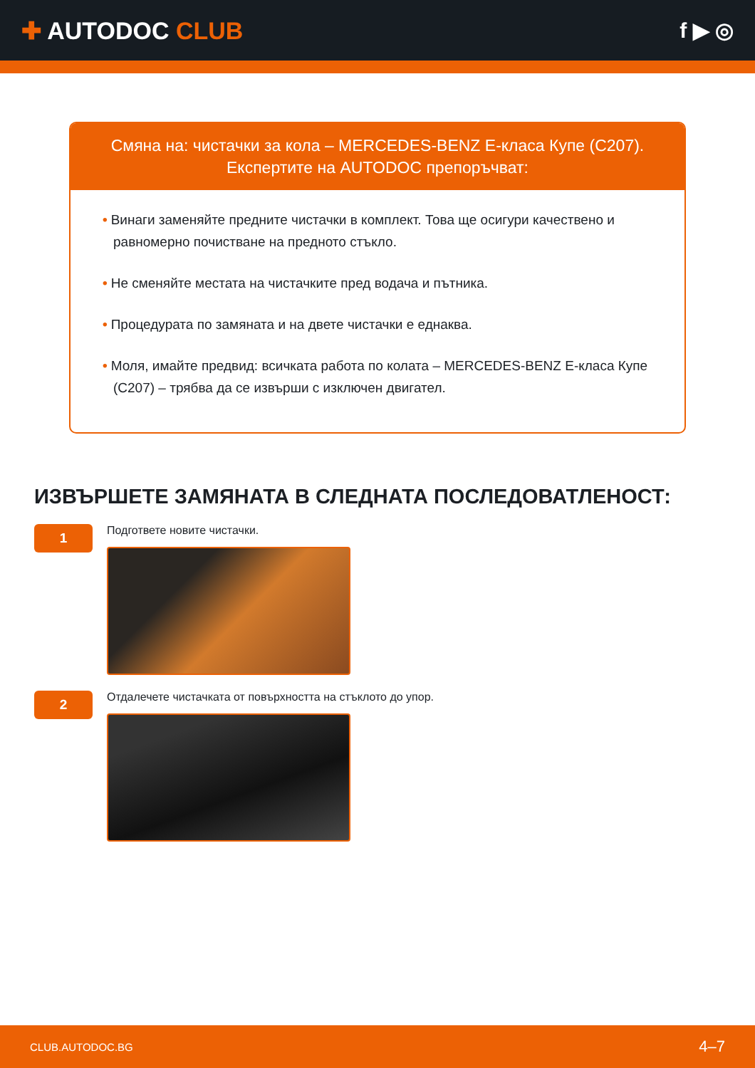✚ AUTODOC CLUB f ▶ ◎
Смяна на: чистачки за кола – MERCEDES-BENZ E-класа Купе (C207).
Експертите на AUTODOC препоръчват:
• Винаги заменяйте предните чистачки в комплект. Това ще осигури качествено и равномерно почистване на предното стъкло.
• Не сменяйте местата на чистачките пред водача и пътника.
• Процедурата по замяната и на двете чистачки е еднаква.
• Моля, имайте предвид: всичката работа по колата – MERCEDES-BENZ E-класа Купе (C207) – трябва да се извърши с изключен двигател.
ИЗВЪРШЕТЕ ЗАМЯНАТА В СЛЕДНАТА ПОСЛЕДОВАТЛЕНОСТ:
1
Подгответе новите чистачки.
2
Отдалечете чистачката от повърхността на стъклото до упор.
CLUB.AUTODOC.BG 4–7